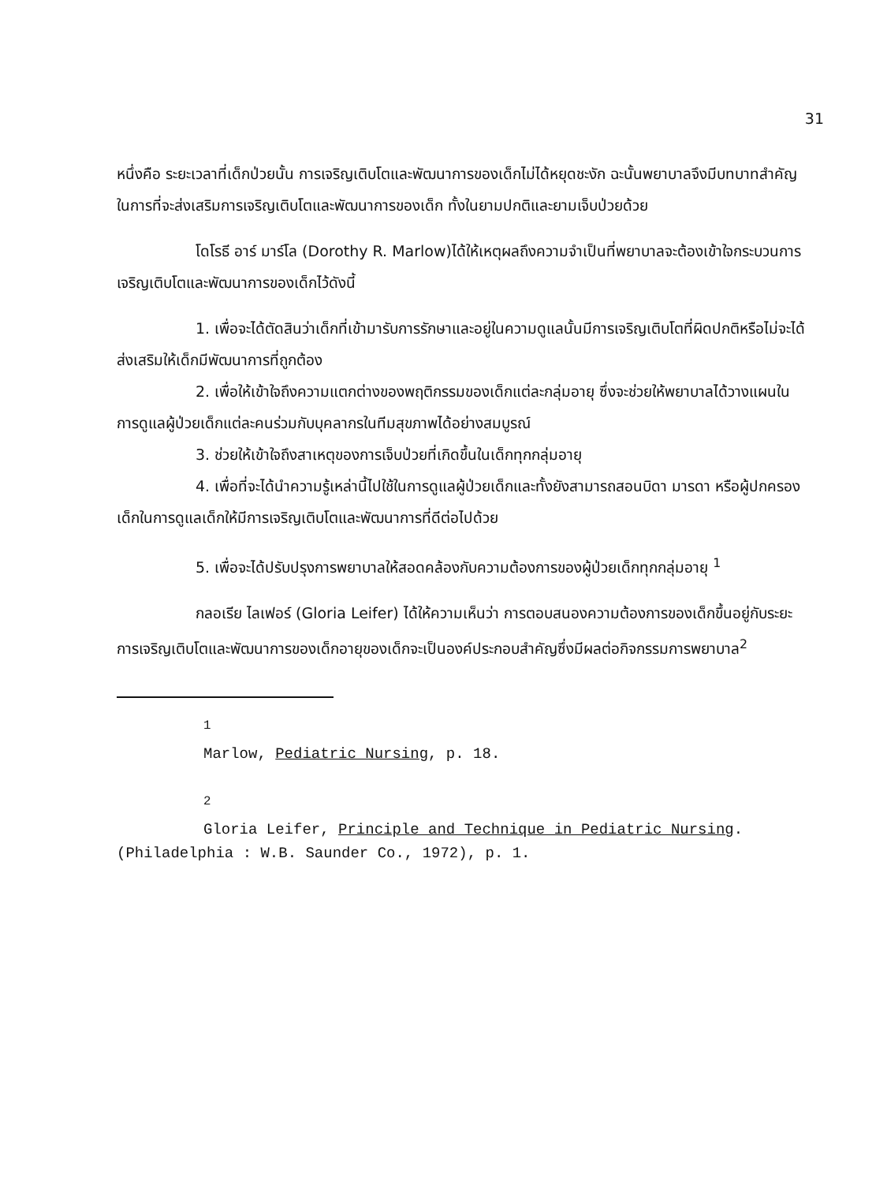31
หนึ่งคือ ระยะเวลาที่เด็กป่วยนั้น การเจริญเติบโตและพัฒนาการของเด็กไม่ได้หยุดชะงัก ฉะนั้นพยาบาลจึงมีบทบาทสำคัญในการที่จะส่งเสริมการเจริญเติบโตและพัฒนาการของเด็ก ทั้งในยามปกติและยามเจ็บป่วยด้วย
โดโรธี อาร์ มาร์โล (Dorothy R. Marlow)ได้ให้เหตุผลถึงความจำเป็นที่พยาบาลจะต้องเข้าใจกระบวนการเจริญเติบโตและพัฒนาการของเด็กไว้ดังนี้
1. เพื่อจะได้ตัดสินว่าเด็กที่เข้ามารับการรักษาและอยู่ในความดูแลนั้นมีการเจริญเติบโตที่ผิดปกติหรือไม่จะได้ส่งเสริมให้เด็กมีพัฒนาการที่ถูกต้อง
2. เพื่อให้เข้าใจถึงความแตกต่างของพฤติกรรมของเด็กแต่ละกลุ่มอายุ ซึ่งจะช่วยให้พยาบาลได้วางแผนในการดูแลผู้ป่วยเด็กแต่ละคนร่วมกับบุคลากรในทีมสุขภาพได้อย่างสมบูรณ์
3. ช่วยให้เข้าใจถึงสาเหตุของการเจ็บป่วยที่เกิดขึ้นในเด็กทุกกลุ่มอายุ
4. เพื่อที่จะได้นำความรู้เหล่านี้ไปใช้ในการดูแลผู้ป่วยเด็กและทั้งยังสามารถสอนบิดา มารดา หรือผู้ปกครองเด็กในการดูแลเด็กให้มีการเจริญเติบโตและพัฒนาการที่ดีต่อไปด้วย
5. เพื่อจะได้ปรับปรุงการพยาบาลให้สอดคล้องกับความต้องการของผู้ป่วยเด็กทุกกลุ่มอายุ <sup>1</sup>
กลอเรีย ไลเฟอร์ (Gloria Leifer) ได้ให้ความเห็นว่า การตอบสนองความต้องการของเด็กขึ้นอยู่กับระยะการเจริญเติบโตและพัฒนาการของเด็กอายุของเด็กจะเป็นองค์ประกอบสำคัญซึ่งมีผลต่อกิจกรรมการพยาบาล<sup>2</sup>
<sup>1</sup>
Marlow, Pediatric Nursing, p. 18.
<sup>2</sup>
Gloria Leifer, Principle and Technique in Pediatric Nursing.
(Philadelphia : W.B. Saunder Co., 1972), p. 1.